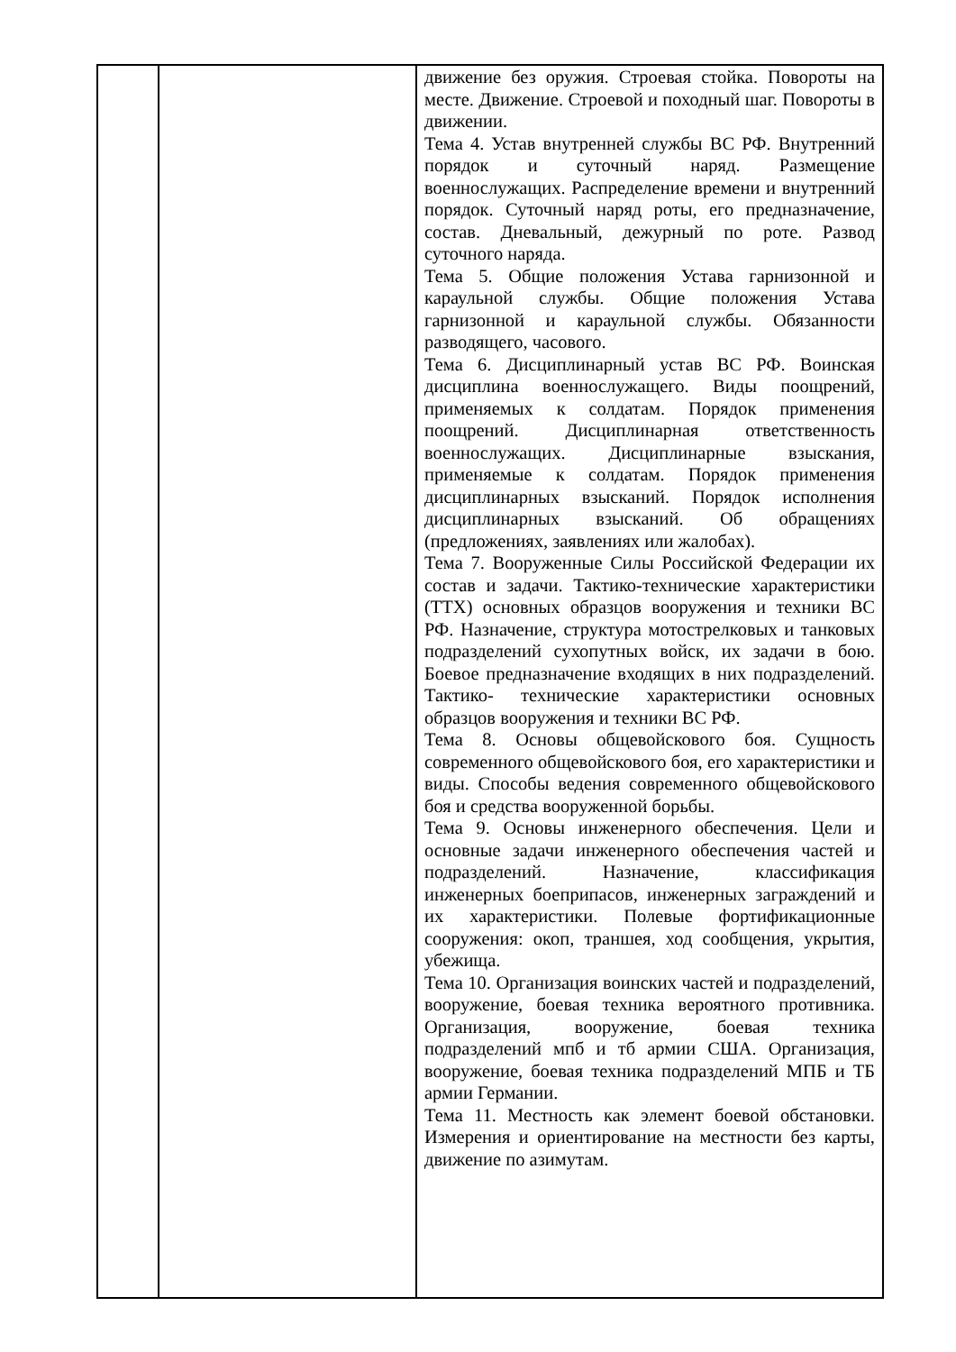| | | движение без оружия. Строевая стойка. Повороты на месте. Движение. Строевой и походный шаг. Повороты в движении. Тема 4. Устав внутренней службы ВС РФ. Внутренний порядок и суточный наряд. Размещение военнослужащих. Распределение времени и внутренний порядок. Суточный наряд роты, его предназначение, состав. Дневальный, дежурный по роте. Развод суточного наряда. Тема 5. Общие положения Устава гарнизонной и караульной службы. Общие положения Устава гарнизонной и караульной службы. Обязанности разводящего, часового. Тема 6. Дисциплинарный устав ВС РФ. Воинская дисциплина военнослужащего. Виды поощрений, применяемых к солдатам. Порядок применения поощрений. Дисциплинарная ответственность военнослужащих. Дисциплинарные взыскания, применяемые к солдатам. Порядок применения дисциплинарных взысканий. Порядок исполнения дисциплинарных взысканий. Об обращениях (предложениях, заявлениях или жалобах). Тема 7. Вооруженные Силы Российской Федерации их состав и задачи. Тактико-технические характеристики (ТТХ) основных образцов вооружения и техники ВС РФ. Назначение, структура мотострелковых и танковых подразделений сухопутных войск, их задачи в бою. Боевое предназначение входящих в них подразделений. Тактико- технические характеристики основных образцов вооружения и техники ВС РФ. Тема 8. Основы общевойскового боя. Сущность современного общевойскового боя, его характеристики и виды. Способы ведения современного общевойскового боя и средства вооруженной борьбы. Тема 9. Основы инженерного обеспечения. Цели и основные задачи инженерного обеспечения частей и подразделений. Назначение, классификация инженерных боеприпасов, инженерных заграждений и их характеристики. Полевые фортификационные сооружения: окоп, траншея, ход сообщения, укрытия, убежища. Тема 10. Организация воинских частей и подразделений, вооружение, боевая техника вероятного противника. Организация, вооружение, боевая техника подразделений мпб и тб армии США. Организация, вооружение, боевая техника подразделений МПБ и ТБ армии Германии. Тема 11. Местность как элемент боевой обстановки. Измерения и ориентирование на местности без карты, движение по азимутам. |